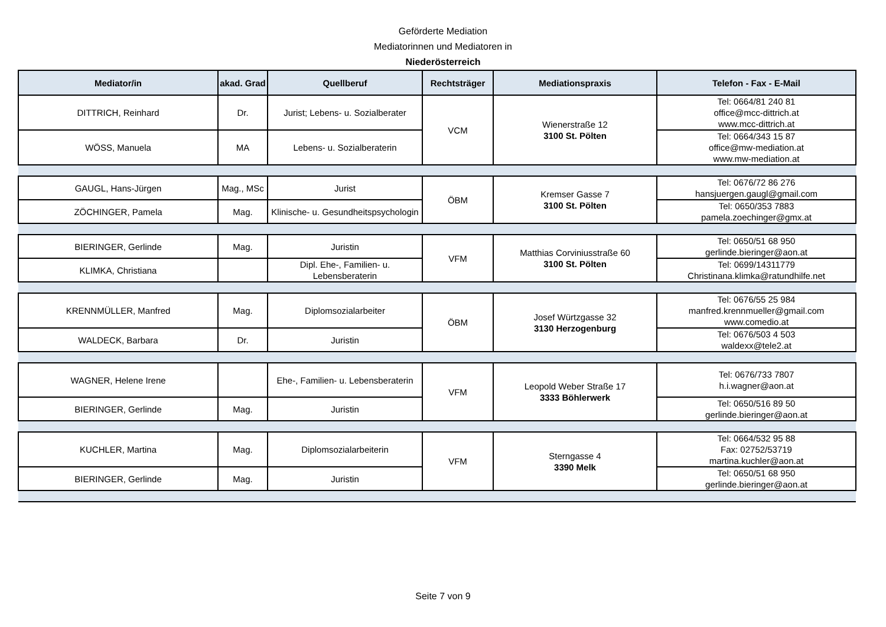Geförderte Mediation
Mediatorinnen und Mediatoren in
Niederösterreich
| Mediator/in | akad. Grad | Quellberuf | Rechtsträger | Mediationspraxis | Telefon - Fax - E-Mail |
| --- | --- | --- | --- | --- | --- |
| DITTRICH, Reinhard | Dr. | Jurist; Lebens- u. Sozialberater | VCM | Wienerstraße 12 3100 St. Pölten | Tel: 0664/81 240 81 office@mcc-dittrich.at www.mcc-dittrich.at |
| WÖSS, Manuela | MA | Lebens- u. Sozialberaterin | | | Tel: 0664/343 15 87 office@mw-mediation.at www.mw-mediation.at |
| GAUGL, Hans-Jürgen | Mag., MSc | Jurist | ÖBM | Kremser Gasse 7 3100 St. Pölten | Tel: 0676/72 86 276 hansjuergen.gaugl@gmail.com |
| ZÖCHINGER, Pamela | Mag. | Klinische- u. Gesundheitspsychologin | | | Tel: 0650/353 7883 pamela.zoechinger@gmx.at |
| BIERINGER, Gerlinde | Mag. | Juristin | VFM | Matthias Corviniusstraße 60 3100 St. Pölten | Tel: 0650/51 68 950 gerlinde.bieringer@aon.at |
| KLIMKA, Christiana | | Dipl. Ehe-, Familien- u. Lebensberaterin | | | Tel: 0699/14311779 Christinana.klimka@ratundhilfe.net |
| KRENNMÜLLER, Manfred | Mag. | Diplomsozialarbeiter | ÖBM | Josef Würtzgasse 32 3130 Herzogenburg | Tel: 0676/55 25 984 manfred.krennmueller@gmail.com www.comedio.at |
| WALDECK, Barbara | Dr. | Juristin | | | Tel: 0676/503 4 503 waldexx@tele2.at |
| WAGNER, Helene Irene | | Ehe-, Familien- u. Lebensberaterin | VFM | Leopold Weber Straße 17 3333 Böhlerwerk | Tel: 0676/733 7807 h.i.wagner@aon.at |
| BIERINGER, Gerlinde | Mag. | Juristin | | | Tel: 0650/516 89 50 gerlinde.bieringer@aon.at |
| KUCHLER, Martina | Mag. | Diplomsozialarbeiterin | VFM | Sterngasse 4 3390 Melk | Tel: 0664/532 95 88 Fax: 02752/53719 martina.kuchler@aon.at |
| BIERINGER, Gerlinde | Mag. | Juristin | | | Tel: 0650/51 68 950 gerlinde.bieringer@aon.at |
Seite 7 von 9